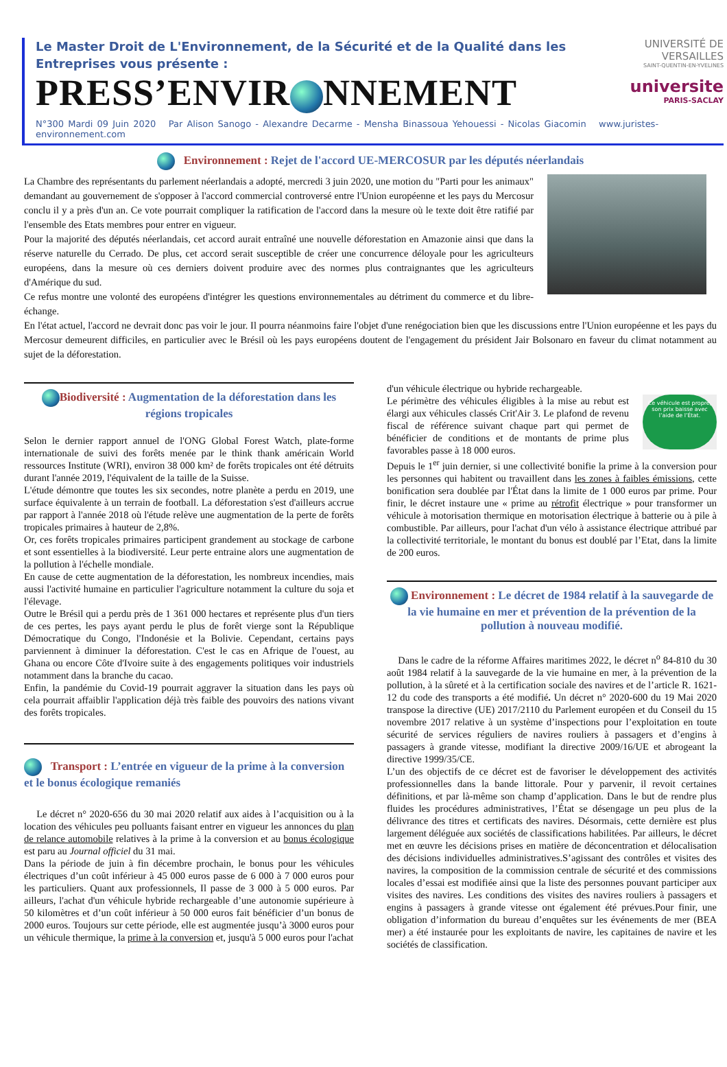Le Master Droit de L'Environnement, de la Sécurité et de la Qualité dans les Entreprises vous présente :
PRESS’ENVIR NNEMENT
UNIVERSITÉ DE VERSAILLES
SAINT-QUENTIN-EN-YVELINES
universite
PARIS-SACLAY
N°300 Mardi 09 Juin 2020 Par Alison Sanogo - Alexandre Decarme - Mensha Binassoua Yehouessi - Nicolas Giacomin www.juristes-environnement.com
Environnement : Rejet de l'accord UE-MERCOSUR par les députés néerlandais
La Chambre des représentants du parlement néerlandais a adopté, mercredi 3 juin 2020, une motion du "Parti pour les animaux" demandant au gouvernement de s'opposer à l'accord commercial controversé entre l'Union européenne et les pays du Mercosur conclu il y a près d'un an. Ce vote pourrait compliquer la ratification de l'accord dans la mesure où le texte doit être ratifié par l'ensemble des Etats membres pour entrer en vigueur.
Pour la majorité des députés néerlandais, cet accord aurait entraîné une nouvelle déforestation en Amazonie ainsi que dans la réserve naturelle du Cerrado. De plus, cet accord serait susceptible de créer une concurrence déloyale pour les agriculteurs européens, dans la mesure où ces derniers doivent produire avec des normes plus contraignantes que les agriculteurs d'Amérique du sud.
Ce refus montre une volonté des européens d'intégrer les questions environnementales au détriment du commerce et du libre-échange.
En l'état actuel, l'accord ne devrait donc pas voir le jour. Il pourra néanmoins faire l'objet d'une renégociation bien que les discussions entre l'Union européenne et les pays du Mercosur demeurent difficiles, en particulier avec le Brésil où les pays européens doutent de l'engagement du président Jair Bolsonaro en faveur du climat notamment au sujet de la déforestation.
Biodiversité : Augmentation de la déforestation dans les régions tropicales
Selon le dernier rapport annuel de l'ONG Global Forest Watch, plate-forme internationale de suivi des forêts menée par le think thank américain World ressources Institute (WRI), environ 38 000 km² de forêts tropicales ont été détruits durant l'année 2019, l'équivalent de la taille de la Suisse.
L'étude démontre que toutes les six secondes, notre planète a perdu en 2019, une surface équivalente à un terrain de football. La déforestation s'est d'ailleurs accrue par rapport à l'année 2018 où l'étude relève une augmentation de la perte de forêts tropicales primaires à hauteur de 2,8%.
Or, ces forêts tropicales primaires participent grandement au stockage de carbone et sont essentielles à la biodiversité. Leur perte entraine alors une augmentation de la pollution à l'échelle mondiale.
En cause de cette augmentation de la déforestation, les nombreux incendies, mais aussi l'activité humaine en particulier l'agriculture notamment la culture du soja et l'élevage.
Outre le Brésil qui a perdu près de 1 361 000 hectares et représente plus d'un tiers de ces pertes, les pays ayant perdu le plus de forêt vierge sont la République Démocratique du Congo, l'Indonésie et la Bolivie. Cependant, certains pays parviennent à diminuer la déforestation. C'est le cas en Afrique de l'ouest, au Ghana ou encore Côte d'Ivoire suite à des engagements politiques voir industriels notamment dans la branche du cacao.
Enfin, la pandémie du Covid-19 pourrait aggraver la situation dans les pays où cela pourrait affaiblir l'application déjà très faible des pouvoirs des nations vivant des forêts tropicales.
Transport : L’entrée en vigueur de la prime à la conversion et le bonus écologique remaniés
Le décret n° 2020-656 du 30 mai 2020 relatif aux aides à l’acquisition ou à la location des véhicules peu polluants faisant entrer en vigueur les annonces du plan de relance automobile relatives à la prime à la conversion et au bonus écologique est paru au Journal officiel du 31 mai.
Dans la période de juin à fin décembre prochain, le bonus pour les véhicules électriques d’un coût inférieur à 45 000 euros passe de 6 000 à 7 000 euros pour les particuliers. Quant aux professionnels, Il passe de 3 000 à 5 000 euros. Par ailleurs, l'achat d'un véhicule hybride rechargeable d’une autonomie supérieure à 50 kilomètres et d’un coût inférieur à 50 000 euros fait bénéficier d’un bonus de 2000 euros. Toujours sur cette période, elle est augmentée jusqu’à 3000 euros pour un véhicule thermique, la prime à la conversion et, jusqu'à 5 000 euros pour l'achat
Ce véhicule est propre, son prix baisse avec l’aide de l’État.
d'un véhicule électrique ou hybride rechargeable.
Le périmètre des véhicules éligibles à la mise au rebut est élargi aux véhicules classés Crit'Air 3. Le plafond de revenu fiscal de référence suivant chaque part qui permet de bénéficier de conditions et de montants de prime plus favorables passe à 18 000 euros.
Depuis le 1<sup>er</sup> juin dernier, si une collectivité bonifie la prime à la conversion pour les personnes qui habitent ou travaillent dans les zones à faibles émissions, cette bonification sera doublée par l'État dans la limite de 1 000 euros par prime. Pour finir, le décret instaure une « prime au rétrofit électrique » pour transformer un véhicule à motorisation thermique en motorisation électrique à batterie ou à pile à combustible. Par ailleurs, pour l'achat d'un vélo à assistance électrique attribué par la collectivité territoriale, le montant du bonus est doublé par l’Etat, dans la limite de 200 euros.
Environnement : Le décret de 1984 relatif à la sauvegarde de la vie humaine en mer et prévention de la prévention de la pollution à nouveau modifié.
Dans le cadre de la réforme Affaires maritimes 2022, le décret n<sup>o</sup> 84-810 du 30 août 1984 relatif à la sauvegarde de la vie humaine en mer, à la prévention de la pollution, à la sûreté et à la certification sociale des navires et de l’article R. 1621-12 du code des transports a été modifié. Un décret n° 2020-600 du 19 Mai 2020 transpose la directive (UE) 2017/2110 du Parlement européen et du Conseil du 15 novembre 2017 relative à un système d’inspections pour l’exploitation en toute sécurité de services réguliers de navires rouliers à passagers et d’engins à passagers à grande vitesse, modifiant la directive 2009/16/UE et abrogeant la directive 1999/35/CE.
L’un des objectifs de ce décret est de favoriser le développement des activités professionnelles dans la bande littorale. Pour y parvenir, il revoit certaines définitions, et par là-même son champ d’application. Dans le but de rendre plus fluides les procédures administratives, l’État se désengage un peu plus de la délivrance des titres et certificats des navires. Désormais, cette dernière est plus largement déléguée aux sociétés de classifications habilitées. Par ailleurs, le décret met en œuvre les décisions prises en matière de déconcentration et délocalisation des décisions individuelles administratives.S’agissant des contrôles et visites des navires, la composition de la commission centrale de sécurité et des commissions locales d’essai est modifiée ainsi que la liste des personnes pouvant participer aux visites des navires. Les conditions des visites des navires rouliers à passagers et engins à passagers à grande vitesse ont également été prévues.Pour finir, une obligation d’information du bureau d’enquêtes sur les événements de mer (BEA mer) a été instaurée pour les exploitants de navire, les capitaines de navire et les sociétés de classification.